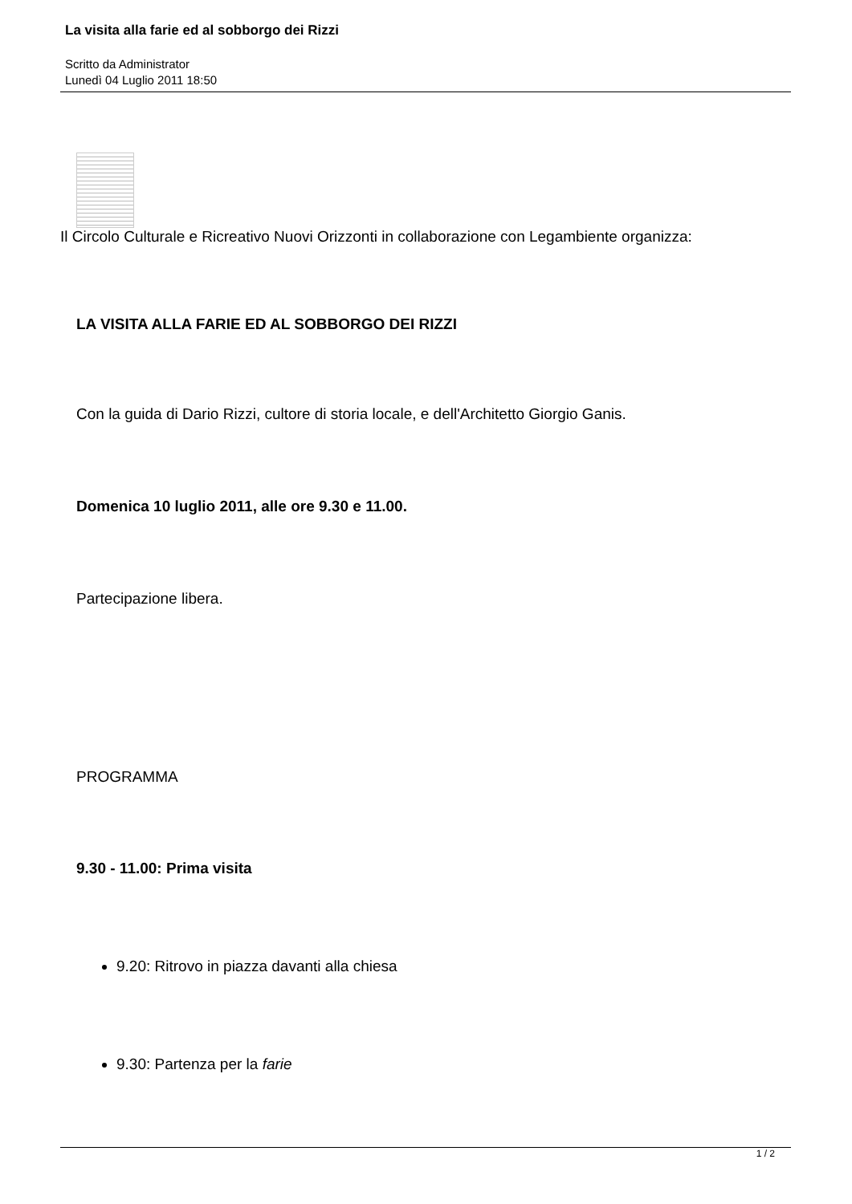La visita alla farie ed al sobborgo dei Rizzi
Scritto da Administrator
Lunedì 04 Luglio 2011 18:50
Il Circolo Culturale e Ricreativo Nuovi Orizzonti in collaborazione con Legambiente organizza:
LA VISITA ALLA FARIE ED AL SOBBORGO DEI RIZZI
Con la guida di Dario Rizzi, cultore di storia locale, e dell'Architetto Giorgio Ganis.
Domenica 10 luglio 2011, alle ore 9.30 e 11.00.
Partecipazione libera.
PROGRAMMA
9.30 - 11.00: Prima visita
9.20: Ritrovo in piazza davanti alla chiesa
9.30: Partenza per la farie
1 / 2